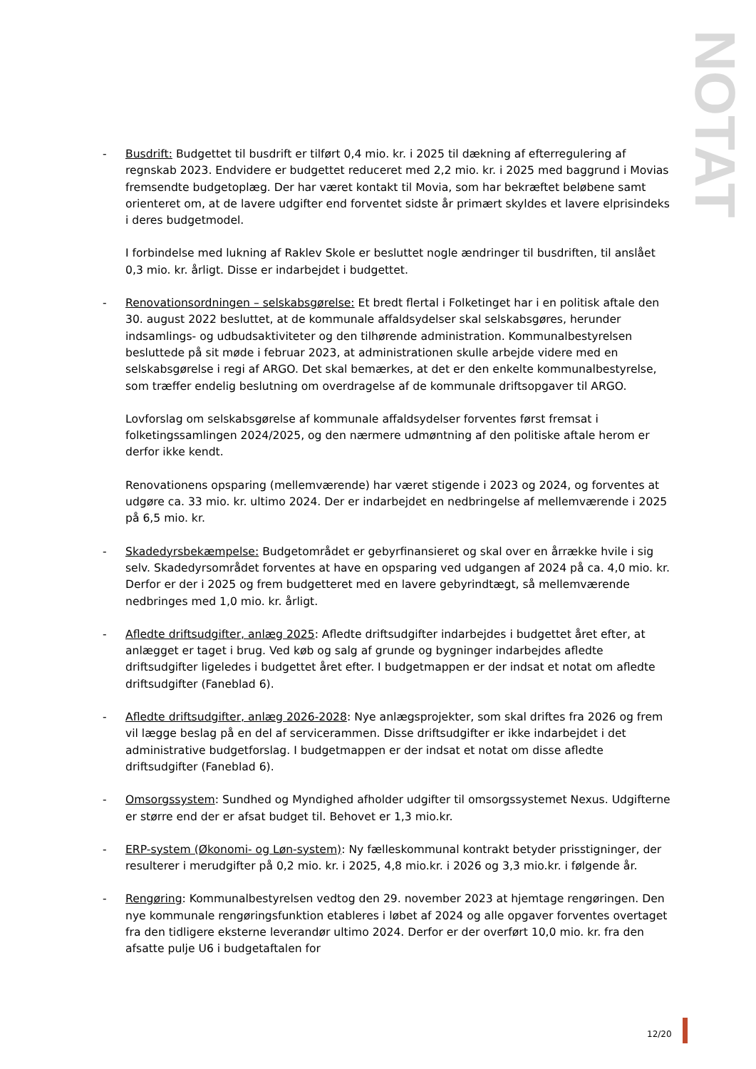NOTAT
- Busdrift: Budgettet til busdrift er tilført 0,4 mio. kr. i 2025 til dækning af efterregulering af regnskab 2023. Endvidere er budgettet reduceret med 2,2 mio. kr. i 2025 med baggrund i Movias fremsendte budgetoplæg. Der har været kontakt til Movia, som har bekræftet beløbene samt orienteret om, at de lavere udgifter end forventet sidste år primært skyldes et lavere elprisindeks i deres budgetmodel.
I forbindelse med lukning af Raklev Skole er besluttet nogle ændringer til busdriften, til anslået 0,3 mio. kr. årligt. Disse er indarbejdet i budgettet.
- Renovationsordningen – selskabsgørelse: Et bredt flertal i Folketinget har i en politisk aftale den 30. august 2022 besluttet, at de kommunale affaldsydelser skal selskabsgøres, herunder indsamlings- og udbudsaktiviteter og den tilhørende administration. Kommunalbestyrelsen besluttede på sit møde i februar 2023, at administrationen skulle arbejde videre med en selskabsgørelse i regi af ARGO. Det skal bemærkes, at det er den enkelte kommunalbestyrelse, som træffer endelig beslutning om overdragelse af de kommunale driftsopgaver til ARGO.
Lovforslag om selskabsgørelse af kommunale affaldsydelser forventes først fremsat i folketingssamlingen 2024/2025, og den nærmere udmøntning af den politiske aftale herom er derfor ikke kendt.
Renovationens opsparing (mellemværende) har været stigende i 2023 og 2024, og forventes at udgøre ca. 33 mio. kr. ultimo 2024. Der er indarbejdet en nedbringelse af mellemværende i 2025 på 6,5 mio. kr.
- Skadedyrsbekæmpelse: Budgetområdet er gebyrfinansieret og skal over en årrække hvile i sig selv. Skadedyrsområdet forventes at have en opsparing ved udgangen af 2024 på ca. 4,0 mio. kr. Derfor er der i 2025 og frem budgetteret med en lavere gebyrindtægt, så mellemværende nedbringes med 1,0 mio. kr. årligt.
- Afledte driftsudgifter, anlæg 2025: Afledte driftsudgifter indarbejdes i budgettet året efter, at anlægget er taget i brug. Ved køb og salg af grunde og bygninger indarbejdes afledte driftsudgifter ligeledes i budgettet året efter. I budgetmappen er der indsat et notat om afledte driftsudgifter (Faneblad 6).
- Afledte driftsudgifter, anlæg 2026-2028: Nye anlægsprojekter, som skal driftes fra 2026 og frem vil lægge beslag på en del af servicerammen. Disse driftsudgifter er ikke indarbejdet i det administrative budgetforslag. I budgetmappen er der indsat et notat om disse afledte driftsudgifter (Faneblad 6).
- Omsorgssystem: Sundhed og Myndighed afholder udgifter til omsorgssystemet Nexus. Udgifterne er større end der er afsat budget til. Behovet er 1,3 mio.kr.
- ERP-system (Økonomi- og Løn-system): Ny fælleskommunal kontrakt betyder prisstigninger, der resulterer i merudgifter på 0,2 mio. kr. i 2025, 4,8 mio.kr. i 2026 og 3,3 mio.kr. i følgende år.
- Rengøring: Kommunalbestyrelsen vedtog den 29. november 2023 at hjemtage rengøringen. Den nye kommunale rengøringsfunktion etableres i løbet af 2024 og alle opgaver forventes overtaget fra den tidligere eksterne leverandør ultimo 2024. Derfor er der overført 10,0 mio. kr. fra den afsatte pulje U6 i budgetaftalen for
12/20